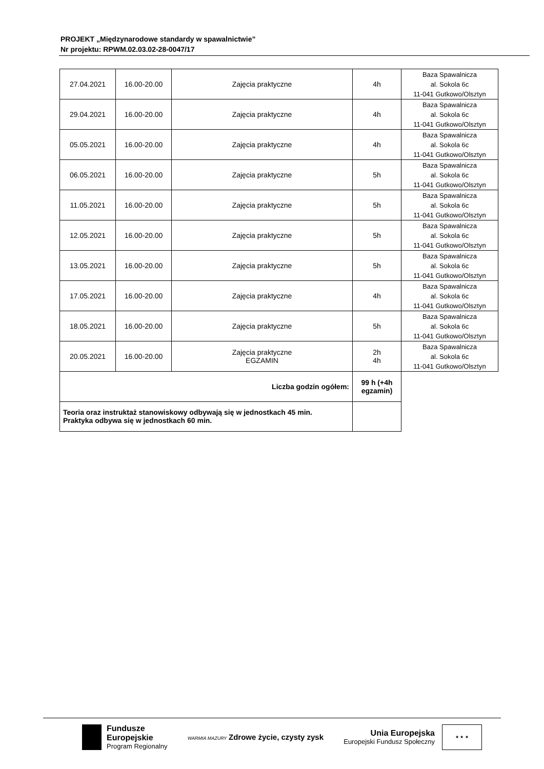PROJEKT „Międzynarodowe standardy w spawalnictwie”
Nr projektu: RPWM.02.03.02-28-0047/17
| 27.04.2021 | 16.00-20.00 | Zajęcia praktyczne | 4h | Baza Spawalnicza al. Sokola 6c 11-041 Gutkowo/Olsztyn |
| 29.04.2021 | 16.00-20.00 | Zajęcia praktyczne | 4h | Baza Spawalnicza al. Sokola 6c 11-041 Gutkowo/Olsztyn |
| 05.05.2021 | 16.00-20.00 | Zajęcia praktyczne | 4h | Baza Spawalnicza al. Sokola 6c 11-041 Gutkowo/Olsztyn |
| 06.05.2021 | 16.00-20.00 | Zajęcia praktyczne | 5h | Baza Spawalnicza al. Sokola 6c 11-041 Gutkowo/Olsztyn |
| 11.05.2021 | 16.00-20.00 | Zajęcia praktyczne | 5h | Baza Spawalnicza al. Sokola 6c 11-041 Gutkowo/Olsztyn |
| 12.05.2021 | 16.00-20.00 | Zajęcia praktyczne | 5h | Baza Spawalnicza al. Sokola 6c 11-041 Gutkowo/Olsztyn |
| 13.05.2021 | 16.00-20.00 | Zajęcia praktyczne | 5h | Baza Spawalnicza al. Sokola 6c 11-041 Gutkowo/Olsztyn |
| 17.05.2021 | 16.00-20.00 | Zajęcia praktyczne | 4h | Baza Spawalnicza al. Sokola 6c 11-041 Gutkowo/Olsztyn |
| 18.05.2021 | 16.00-20.00 | Zajęcia praktyczne | 5h | Baza Spawalnicza al. Sokola 6c 11-041 Gutkowo/Olsztyn |
| 20.05.2021 | 16.00-20.00 | Zajęcia praktyczne EGZAMIN | 2h 4h | Baza Spawalnicza al. Sokola 6c 11-041 Gutkowo/Olsztyn |
| Liczba godzin ogółem: | | | 99 h (+4h egzamin) | |
| Teoria oraz instruktaż stanowiskowy odbywają się w jednostkach 45 min. Praktyka odbywa się w jednostkach 60 min. | | | | |
Fundusze
Europejskie
Program Regionalny
WARMIA MAZURY Zdrowe życie, czysty zysk
Unia Europejska
Europejski Fundusz Społeczny ★ ★ ★